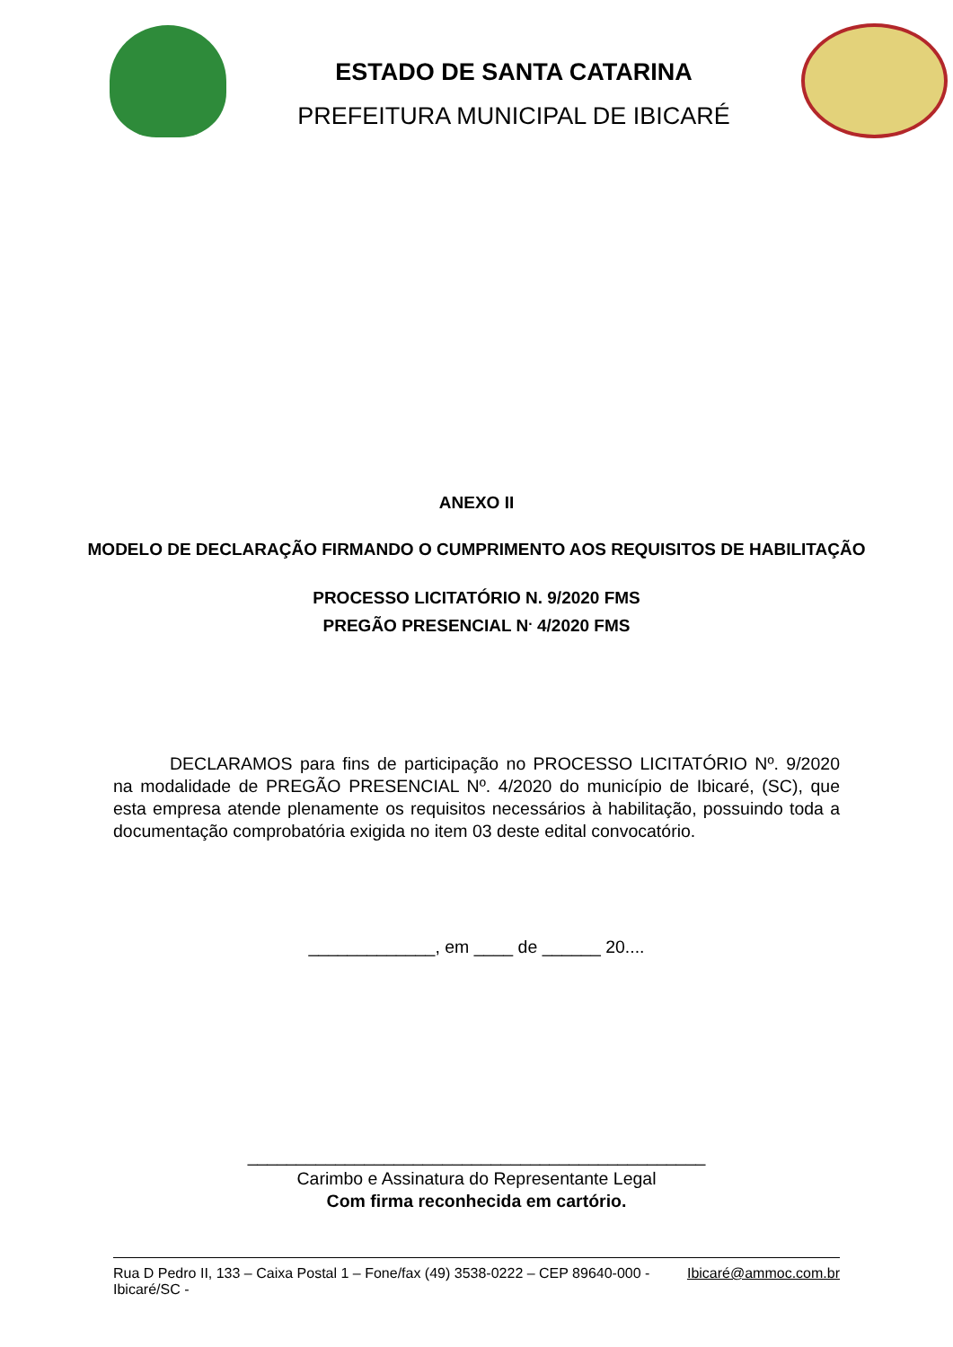ESTADO DE SANTA CATARINA
PREFEITURA MUNICIPAL DE IBICARÉ
ANEXO II
MODELO DE DECLARAÇÃO FIRMANDO O CUMPRIMENTO AOS REQUISITOS DE HABILITAÇÃO
PROCESSO LICITATÓRIO N. 9/2020 FMS
PREGÃO PRESENCIAL N<sup>.</sup> 4/2020 FMS
DECLARAMOS para fins de participação no PROCESSO LICITATÓRIO Nº. 9/2020 na modalidade de PREGÃO PRESENCIAL Nº. 4/2020 do município de Ibicaré, (SC), que esta empresa atende plenamente os requisitos necessários à habilitação, possuindo toda a documentação comprobatória exigida no item 03 deste edital convocatório.
_____________, em ____ de ______ 20....
_______________________________________________
Carimbo e Assinatura do Representante Legal
Com firma reconhecida em cartório.
Rua D Pedro II, 133 – Caixa Postal 1 – Fone/fax (49) 3538-0222 – CEP 89640-000 - Ibicaré/SC - Ibicaré@ammoc.com.br